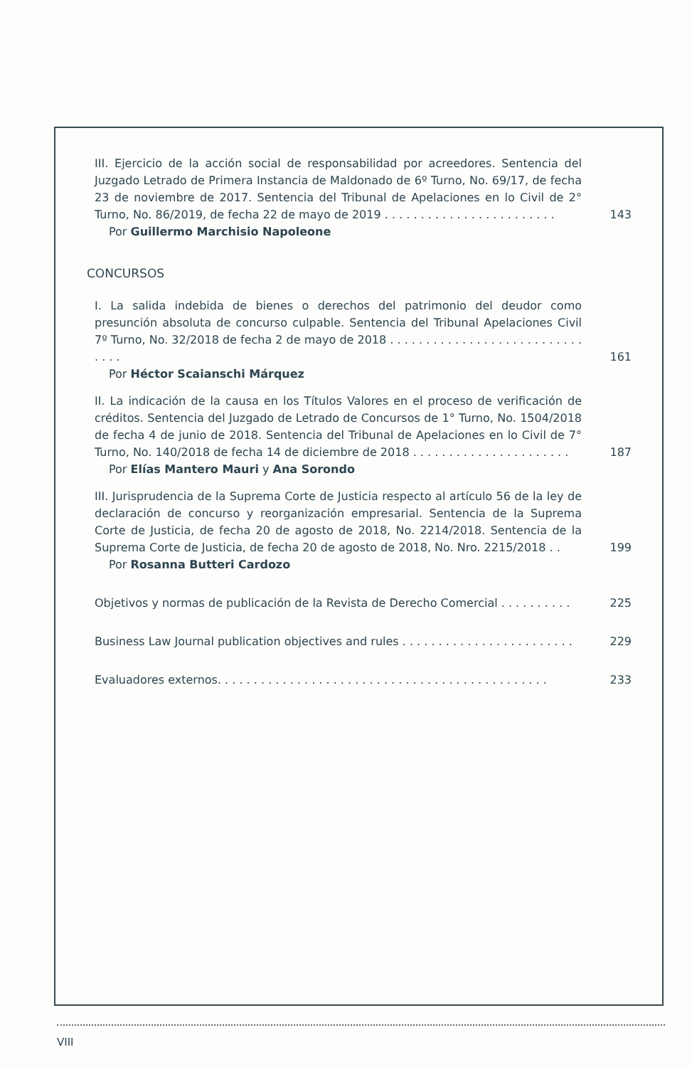III. Ejercicio de la acción social de responsabilidad por acreedores. Sentencia del Juzgado Letrado de Primera Instancia de Maldonado de 6º Turno, No. 69/17, de fecha 23 de noviembre de 2017. Sentencia del Tribunal de Apelaciones en lo Civil de 2° Turno, No. 86/2019, de fecha 22 de mayo de 2019 . . . . . . . . . . . . . . . . . . . . . . . .
143
Por Guillermo Marchisio Napoleone
CONCURSOS
I. La salida indebida de bienes o derechos del patrimonio del deudor como presunción absoluta de concurso culpable. Sentencia del Tribunal Apelaciones Civil 7º Turno, No. 32/2018 de fecha 2 de mayo de 2018 . . . . . . . . . . . . . . . . . . . . . . . . . . . . . . .
161
Por Héctor Scaianschi Márquez
II. La indicación de la causa en los Títulos Valores en el proceso de verificación de créditos. Sentencia del Juzgado de Letrado de Concursos de 1° Turno, No. 1504/2018 de fecha 4 de junio de 2018. Sentencia del Tribunal de Apelaciones en lo Civil de 7° Turno, No. 140/2018 de fecha 14 de diciembre de 2018 . . . . . . . . . . . . . . . . . . . . . .
187
Por Elías Mantero Mauri y Ana Sorondo
III. Jurisprudencia de la Suprema Corte de Justicia respecto al artículo 56 de la ley de declaración de concurso y reorganización empresarial. Sentencia de la Suprema Corte de Justicia, de fecha 20 de agosto de 2018, No. 2214/2018. Sentencia de la Suprema Corte de Justicia, de fecha 20 de agosto de 2018, No. Nro. 2215/2018 . .
199
Por Rosanna Butteri Cardozo
Objetivos y normas de publicación de la Revista de Derecho Comercial . . . . . . . . . .
225
Business Law Journal publication objectives and rules . . . . . . . . . . . . . . . . . . . . . . . .
229
Evaluadores externos. . . . . . . . . . . . . . . . . . . . . . . . . . . . . . . . . . . . . . . . . . . . . .
233
VIII